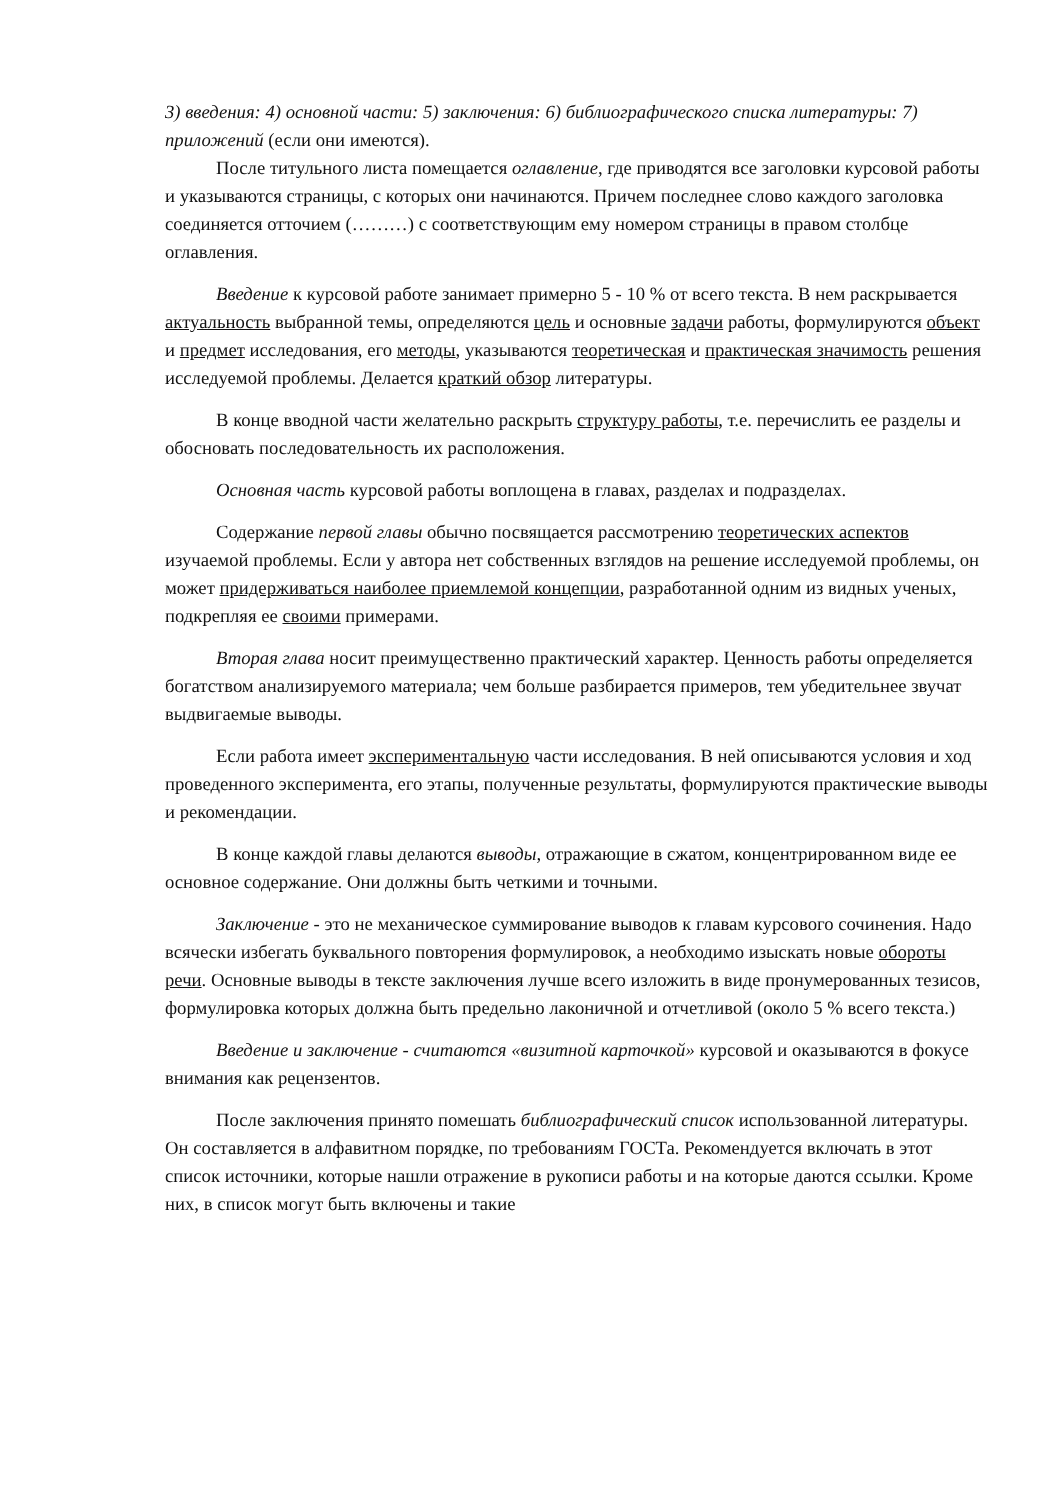3) введения: 4) основной части: 5) заключения: 6) библиографического списка литературы: 7) приложений (если они имеются).
После титульного листа помещается оглавление, где приводятся все заголовки курсовой работы и указываются страницы, с которых они начинаются. Причем последнее слово каждого заголовка соединяется отточием (………) с соответствующим ему номером страницы в правом столбце оглавления.
Введение к курсовой работе занимает примерно 5 - 10 % от всего текста. В нем раскрывается актуальность выбранной темы, определяются цель и основные задачи работы, формулируются объект и предмет исследования, его методы, указываются теоретическая и практическая значимость решения исследуемой проблемы. Делается краткий обзор литературы.
В конце вводной части желательно раскрыть структуру работы, т.е. перечислить ее разделы и обосновать последовательность их расположения.
Основная часть курсовой работы воплощена в главах, разделах и подразделах.
Содержание первой главы обычно посвящается рассмотрению теоретических аспектов изучаемой проблемы. Если у автора нет собственных взглядов на решение исследуемой проблемы, он может придерживаться наиболее приемлемой концепции, разработанной одним из видных ученых, подкрепляя ее своими примерами.
Вторая глава носит преимущественно практический характер. Ценность работы определяется богатством анализируемого материала; чем больше разбирается примеров, тем убедительнее звучат выдвигаемые выводы.
Если работа имеет экспериментальную части исследования. В ней описываются условия и ход проведенного эксперимента, его этапы, полученные результаты, формулируются практические выводы и рекомендации.
В конце каждой главы делаются выводы, отражающие в сжатом, концентрированном виде ее основное содержание. Они должны быть четкими и точными.
Заключение - это не механическое суммирование выводов к главам курсового сочинения. Надо всячески избегать буквального повторения формулировок, а необходимо изыскать новые обороты речи. Основные выводы в тексте заключения лучше всего изложить в виде пронумерованных тезисов, формулировка которых должна быть предельно лаконичной и отчетливой (около 5 % всего текста.)
Введение и заключение - считаются «визитной карточкой» курсовой и оказываются в фокусе внимания как рецензентов.
После заключения принято помешать библиографический список использованной литературы. Он составляется в алфавитном порядке, по требованиям ГОСТа. Рекомендуется включать в этот список источники, которые нашли отражение в рукописи работы и на которые даются ссылки. Кроме них, в список могут быть включены и такие